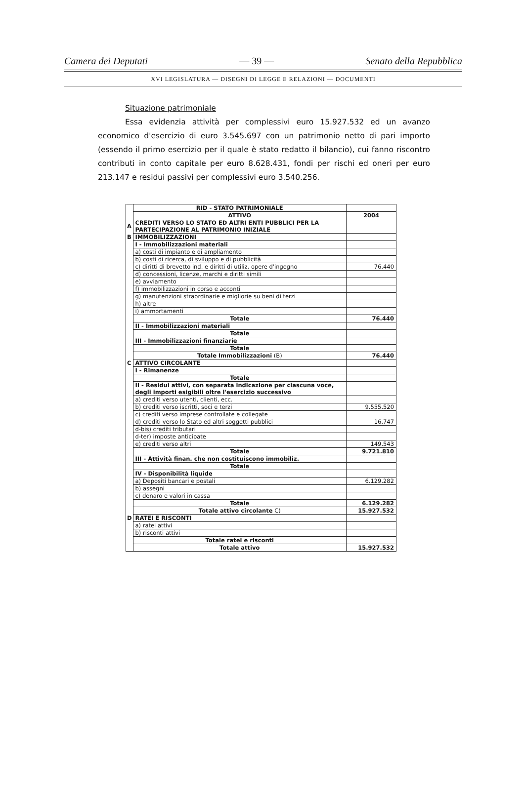Camera dei Deputati — 39 — Senato della Repubblica
XVI LEGISLATURA — DISEGNI DI LEGGE E RELAZIONI — DOCUMENTI
Situazione patrimoniale
Essa evidenzia attività per complessivi euro 15.927.532 ed un avanzo economico d'esercizio di euro 3.545.697 con un patrimonio netto di pari importo (essendo il primo esercizio per il quale è stato redatto il bilancio), cui fanno riscontro contributi in conto capitale per euro 8.628.431, fondi per rischi ed oneri per euro 213.147 e residui passivi per complessivi euro 3.540.256.
| | RID - STATO PATRIMONIALE | |
| | ATTIVO | 2004 |
| A | CREDITI VERSO LO STATO ED ALTRI ENTI PUBBLICI PER LA PARTECIPAZIONE AL PATRIMONIO INIZIALE | |
| B | IMMOBILIZZAZIONI | |
| | I - Immobilizzazioni materiali | |
| | a) costi di impianto e di ampliamento | |
| | b) costi di ricerca, di sviluppo e di pubblicità | |
| | c) diritti di brevetto ind. e diritti di utiliz. opere d'ingegno | 76.440 |
| | d) concessioni, licenze, marchi e diritti simili | |
| | e) avviamento | |
| | f) immobilizzazioni in corso e acconti | |
| | g) manutenzioni straordinarie e migliorie su beni di terzi | |
| | h) altre | |
| | i) ammortamenti | |
| | Totale | 76.440 |
| | II - Immobilizzazioni materiali | |
| | Totale | |
| | III - Immobilizzazioni finanziarie | |
| | Totale | |
| | Totale Immobilizzazioni (B) | 76.440 |
| C | ATTIVO CIRCOLANTE | |
| | I - Rimanenze | |
| | Totale | |
| | II - Residui attivi, con separata indicazione per ciascuna voce, degli importi esigibili oltre l'esercizio successivo | |
| | a) crediti verso utenti, clienti, ecc. | |
| | b) crediti verso iscritti, soci e terzi | 9.555.520 |
| | c) crediti verso imprese controllate e collegate | |
| | d) crediti verso lo Stato ed altri soggetti pubblici | 16.747 |
| | d-bis) crediti tributari | |
| | d-ter) imposte anticipate | |
| | e) crediti verso altri | 149.543 |
| | Totale | 9.721.810 |
| | III - Attività finan. che non costituiscono immobiliz. | |
| | Totale | |
| | IV - Disponibilità liquide | |
| | a) Depositi bancari e postali | 6.129.282 |
| | b) assegni | |
| | c) denaro e valori in cassa | |
| | Totale | 6.129.282 |
| | Totale attivo circolante C) | 15.927.532 |
| D | RATEI E RISCONTI | |
| | a) ratei attivi | |
| | b) risconti attivi | |
| | Totale ratei e risconti | |
| | Totale attivo | 15.927.532 |